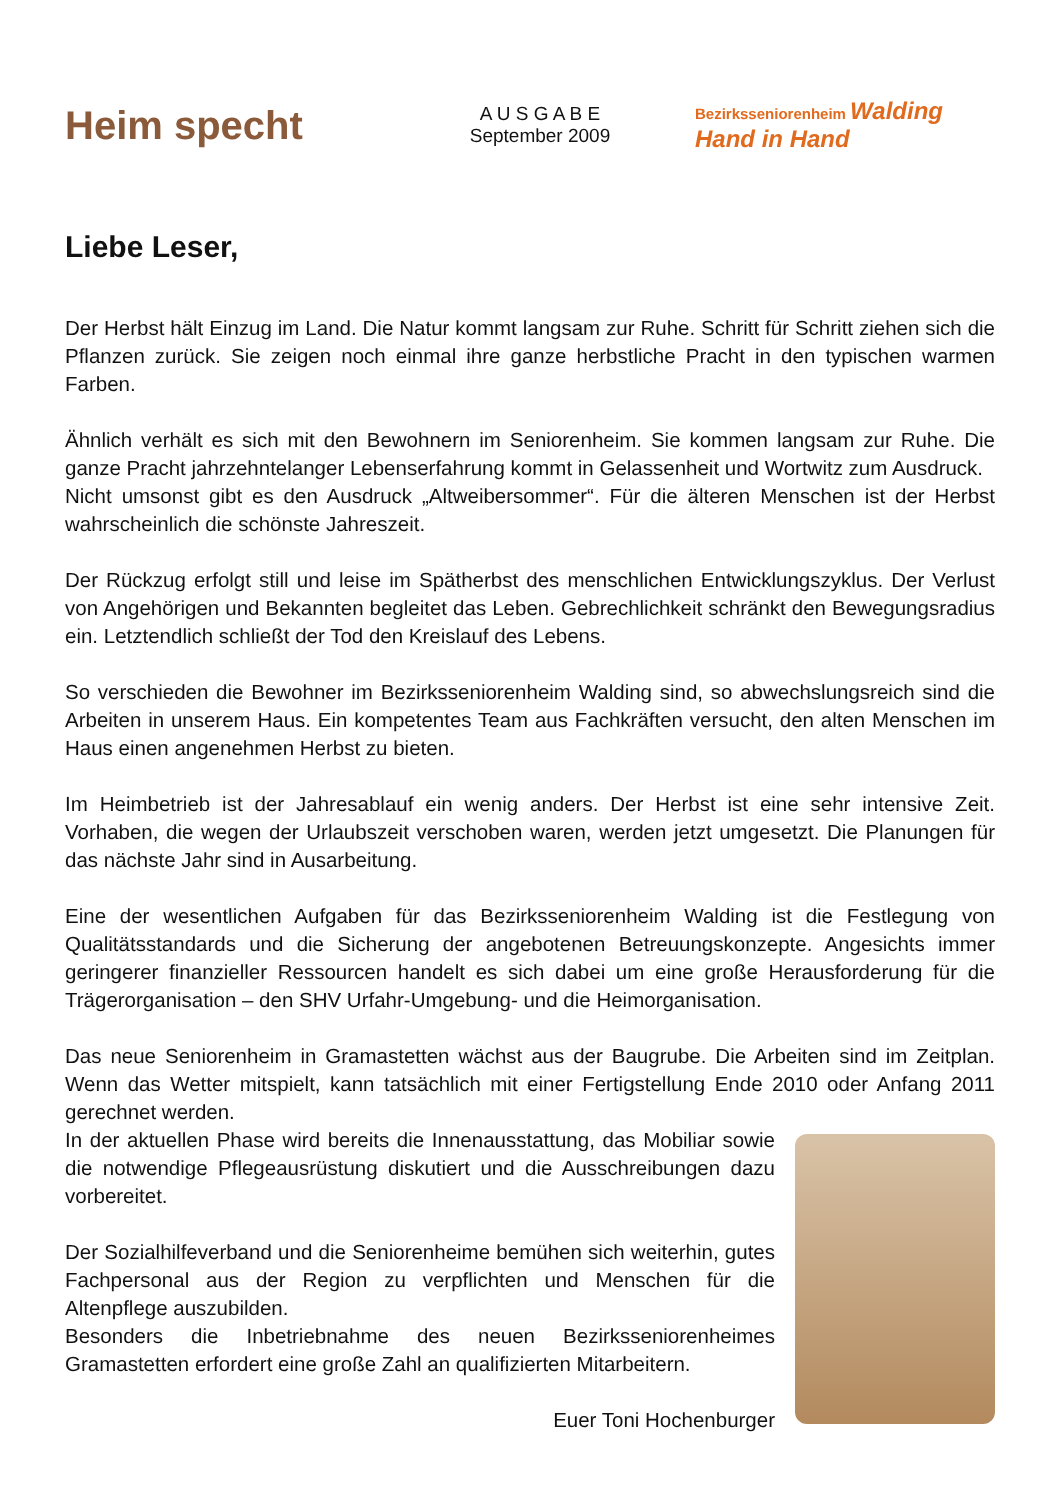Heim specht
A U S G A B E
September 2009
Bezirksseniorenheim Walding
Hand in Hand
Liebe Leser,
Der Herbst hält Einzug im Land. Die Natur kommt langsam zur Ruhe. Schritt für Schritt ziehen sich die Pflanzen zurück. Sie zeigen noch einmal ihre ganze herbstliche Pracht in den typischen warmen Farben.
Ähnlich verhält es sich mit den Bewohnern im Seniorenheim. Sie kommen langsam zur Ruhe. Die ganze Pracht jahrzehntelanger Lebenserfahrung kommt in Gelassenheit und Wortwitz zum Ausdruck.
Nicht umsonst gibt es den Ausdruck „Altweibersommer“. Für die älteren Menschen ist der Herbst wahrscheinlich die schönste Jahreszeit.
Der Rückzug erfolgt still und leise im Spätherbst des menschlichen Entwicklungszyklus. Der Verlust von Angehörigen und Bekannten begleitet das Leben. Gebrechlichkeit schränkt den Bewegungsradius ein. Letztendlich schließt der Tod den Kreislauf des Lebens.
So verschieden die Bewohner im Bezirksseniorenheim Walding sind, so abwechslungsreich sind die Arbeiten in unserem Haus. Ein kompetentes Team aus Fachkräften versucht, den alten Menschen im Haus einen angenehmen Herbst zu bieten.
Im Heimbetrieb ist der Jahresablauf ein wenig anders. Der Herbst ist eine sehr intensive Zeit. Vorhaben, die wegen der Urlaubszeit verschoben waren, werden jetzt umgesetzt. Die Planungen für das nächste Jahr sind in Ausarbeitung.
Eine der wesentlichen Aufgaben für das Bezirksseniorenheim Walding ist die Festlegung von Qualitätsstandards und die Sicherung der angebotenen Betreuungskonzepte. Angesichts immer geringerer finanzieller Ressourcen handelt es sich dabei um eine große Herausforderung für die Trägerorganisation – den SHV Urfahr-Umgebung- und die Heimorganisation.
Das neue Seniorenheim in Gramastetten wächst aus der Baugrube. Die Arbeiten sind im Zeitplan. Wenn das Wetter mitspielt, kann tatsächlich mit einer Fertigstellung Ende 2010 oder Anfang 2011 gerechnet werden.
In der aktuellen Phase wird bereits die Innenausstattung, das Mobiliar sowie die notwendige Pflegeausrüstung diskutiert und die Ausschreibungen dazu vorbereitet.
Der Sozialhilfeverband und die Seniorenheime bemühen sich weiterhin, gutes Fachpersonal aus der Region zu verpflichten und Menschen für die Altenpflege auszubilden.
Besonders die Inbetriebnahme des neuen Bezirksseniorenheimes Gramastetten erfordert eine große Zahl an qualifizierten Mitarbeitern.
Euer Toni Hochenburger